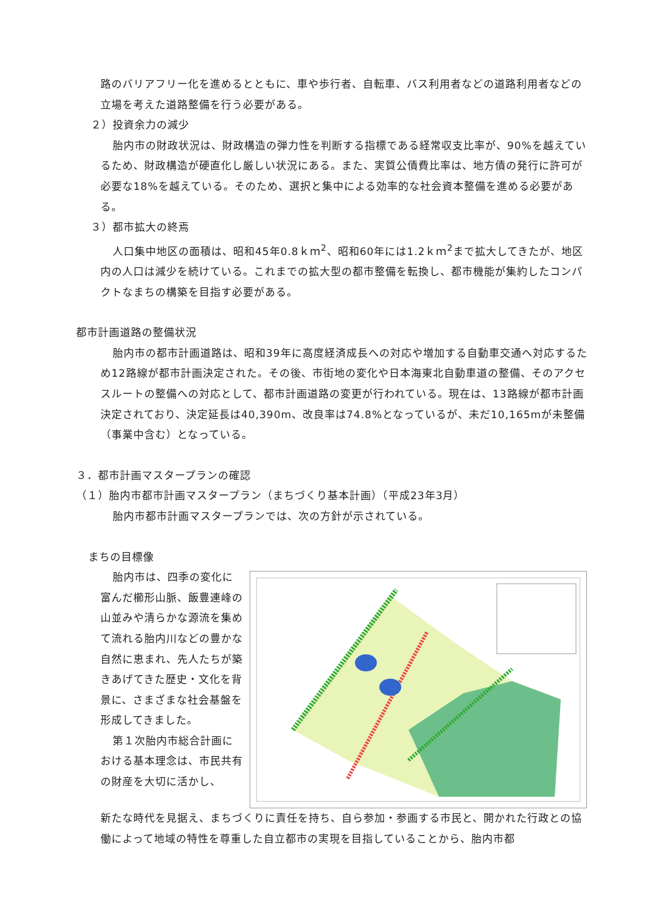路のバリアフリー化を進めるとともに、車や歩行者、自転車、バス利用者などの道路利用者などの立場を考えた道路整備を行う必要がある。
２）投資余力の減少
胎内市の財政状況は、財政構造の弾力性を判断する指標である経常収支比率が、90%を越えているため、財政構造が硬直化し厳しい状況にある。また、実質公債費比率は、地方債の発行に許可が必要な18%を越えている。そのため、選択と集中による効率的な社会資本整備を進める必要がある。
３）都市拡大の終焉
人口集中地区の面積は、昭和45年0.8ｋｍ<sup>2</sup>、昭和60年には1.2ｋｍ<sup>2</sup>まで拡大してきたが、地区内の人口は減少を続けている。これまでの拡大型の都市整備を転換し、都市機能が集約したコンパクトなまちの構築を目指す必要がある。
都市計画道路の整備状況
胎内市の都市計画道路は、昭和39年に高度経済成長への対応や増加する自動車交通へ対応するため12路線が都市計画決定された。その後、市街地の変化や日本海東北自動車道の整備、そのアクセスルートの整備への対応として、都市計画道路の変更が行われている。現在は、13路線が都市計画決定されており、決定延長は40,390m、改良率は74.8%となっているが、未だ10,165mが未整備（事業中含む）となっている。
３．都市計画マスタープランの確認
（１）胎内市都市計画マスタープラン（まちづくり基本計画）（平成23年3月）
胎内市都市計画マスタープランでは、次の方針が示されている。
まちの目標像
胎内市は、四季の変化に富んだ櫛形山脈、飯豊連峰の山並みや清らかな源流を集めて流れる胎内川などの豊かな自然に恵まれ、先人たちが築きあげてきた歴史・文化を背景に、さまざまな社会基盤を形成してきました。
第１次胎内市総合計画における基本理念は、市民共有の財産を大切に活かし、
新たな時代を見据え、まちづくりに責任を持ち、自ら参加・参画する市民と、開かれた行政との協働によって地域の特性を尊重した自立都市の実現を目指していることから、胎内市都